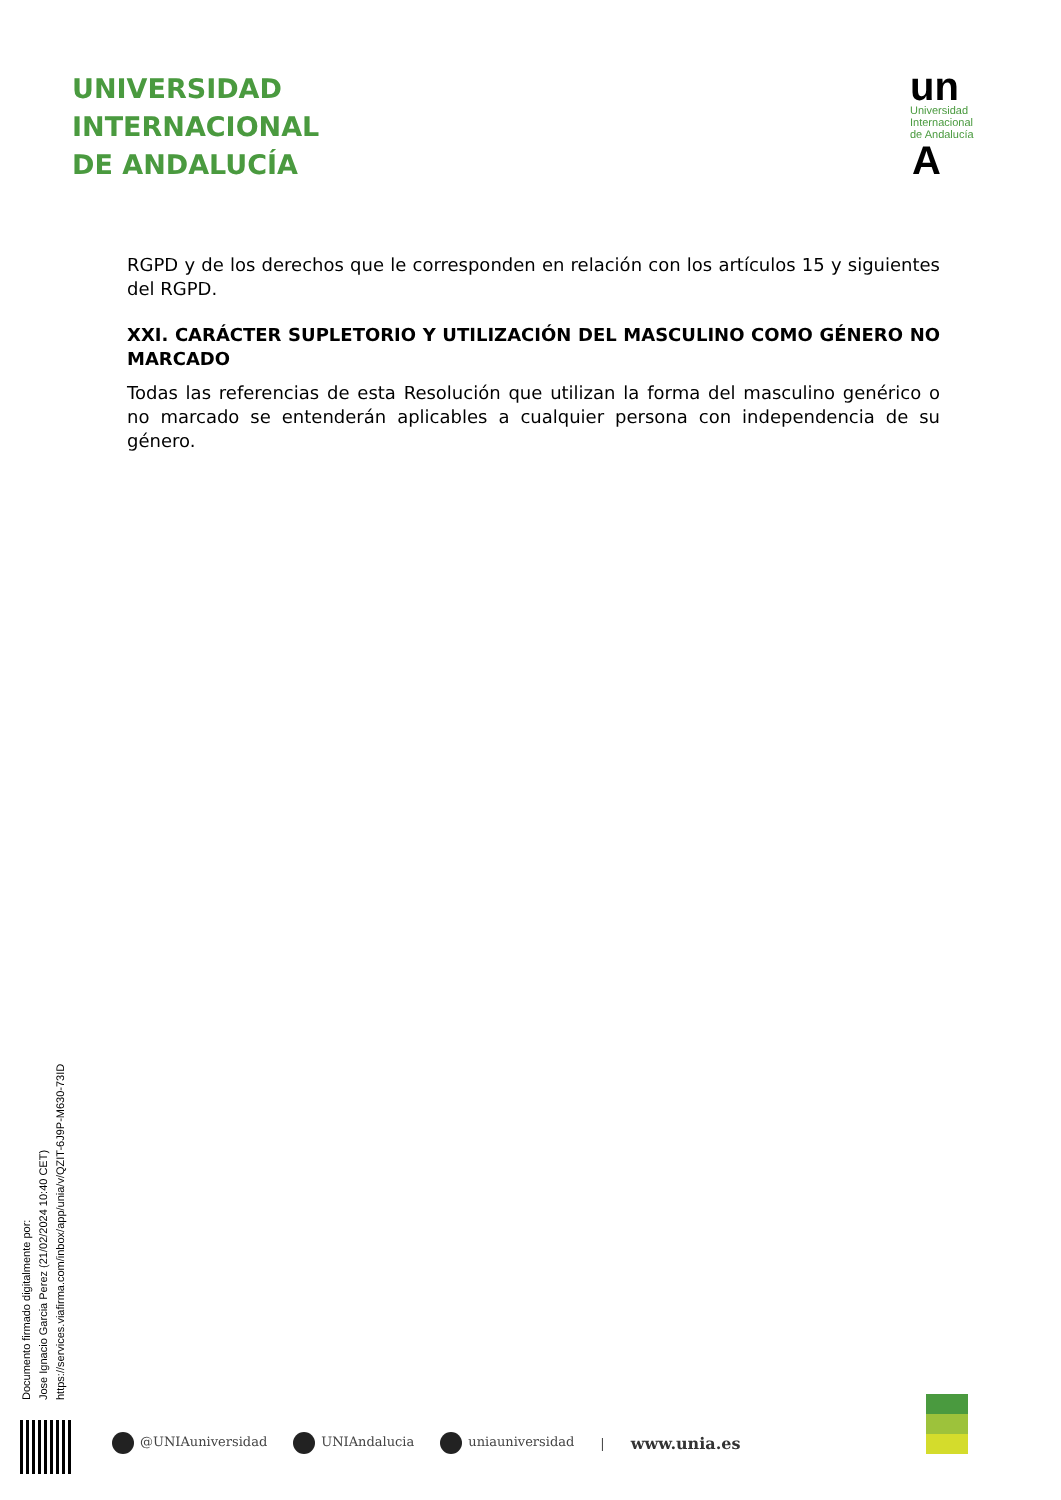UNIVERSIDAD
INTERNACIONAL
DE ANDALUCÍA
un
Universidad
Internacional
de Andalucía
A
RGPD y de los derechos que le corresponden en relación con los artículos 15 y siguientes del RGPD.
XXI. CARÁCTER SUPLETORIO Y UTILIZACIÓN DEL MASCULINO COMO GÉNERO NO MARCADO
Todas las referencias de esta Resolución que utilizan la forma del masculino genérico o no marcado se entenderán aplicables a cualquier persona con independencia de su género.
Documento firmado digitalmente por:
Jose Ignacio Garcia Perez (21/02/2024 10:40 CET)
https://services.viafirma.com/inbox/app/unia/v/QZIT-6J9P-M630-73ID
@UNIAuniversidad UNIAndalucia uniauniversidad | www.unia.es